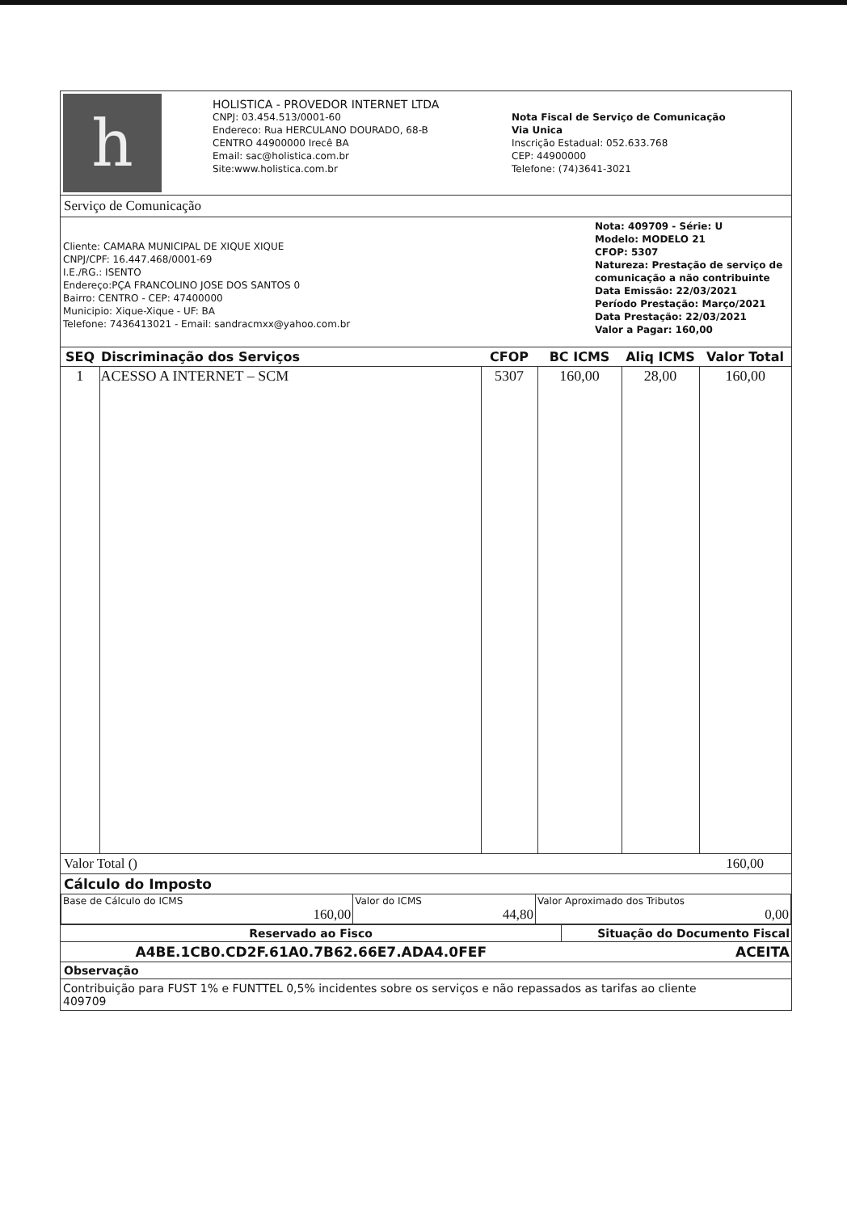h
HOLISTICA - PROVEDOR INTERNET LTDA
CNPJ: 03.454.513/0001-60
Endereco: Rua HERCULANO DOURADO, 68-B
CENTRO 44900000 Irecê BA
Email: sac@holistica.com.br
Site:www.holistica.com.br
Nota Fiscal de Serviço de Comunicação
Via Unica
Inscrição Estadual: 052.633.768
CEP: 44900000
Telefone: (74)3641-3021
Serviço de Comunicação
Cliente: CAMARA MUNICIPAL DE XIQUE XIQUE
CNPJ/CPF: 16.447.468/0001-69
I.E./RG.: ISENTO
Endereço:PÇA FRANCOLINO JOSE DOS SANTOS 0
Bairro: CENTRO - CEP: 47400000
Municipio: Xique-Xique - UF: BA
Telefone: 7436413021 - Email: sandracmxx@yahoo.com.br
Nota: 409709 - Série: U
Modelo: MODELO 21
CFOP: 5307
Natureza: Prestação de serviço de comunicação a não contribuinte
Data Emissão: 22/03/2021
Período Prestação: Março/2021
Data Prestação: 22/03/2021
Valor a Pagar: 160,00
| SEQ | Discriminação dos Serviços | CFOP | BC ICMS | Aliq ICMS | Valor Total |
| --- | --- | --- | --- | --- | --- |
| 1 | ACESSO A INTERNET – SCM | 5307 | 160,00 | 28,00 | 160,00 |
Valor Total () 160,00
Cálculo do Imposto
| Base de Cálculo do ICMS 160,00 | Valor do ICMS 44,80 | Valor Aproximado dos Tributos 0,00 |
| Reservado ao Fisco | Situação do Documento Fiscal |
| A4BE.1CB0.CD2F.61A0.7B62.66E7.ADA4.0FEF | ACEITA |
Observação
Contribuição para FUST 1% e FUNTTEL 0,5% incidentes sobre os serviços e não repassados as tarifas ao cliente
409709